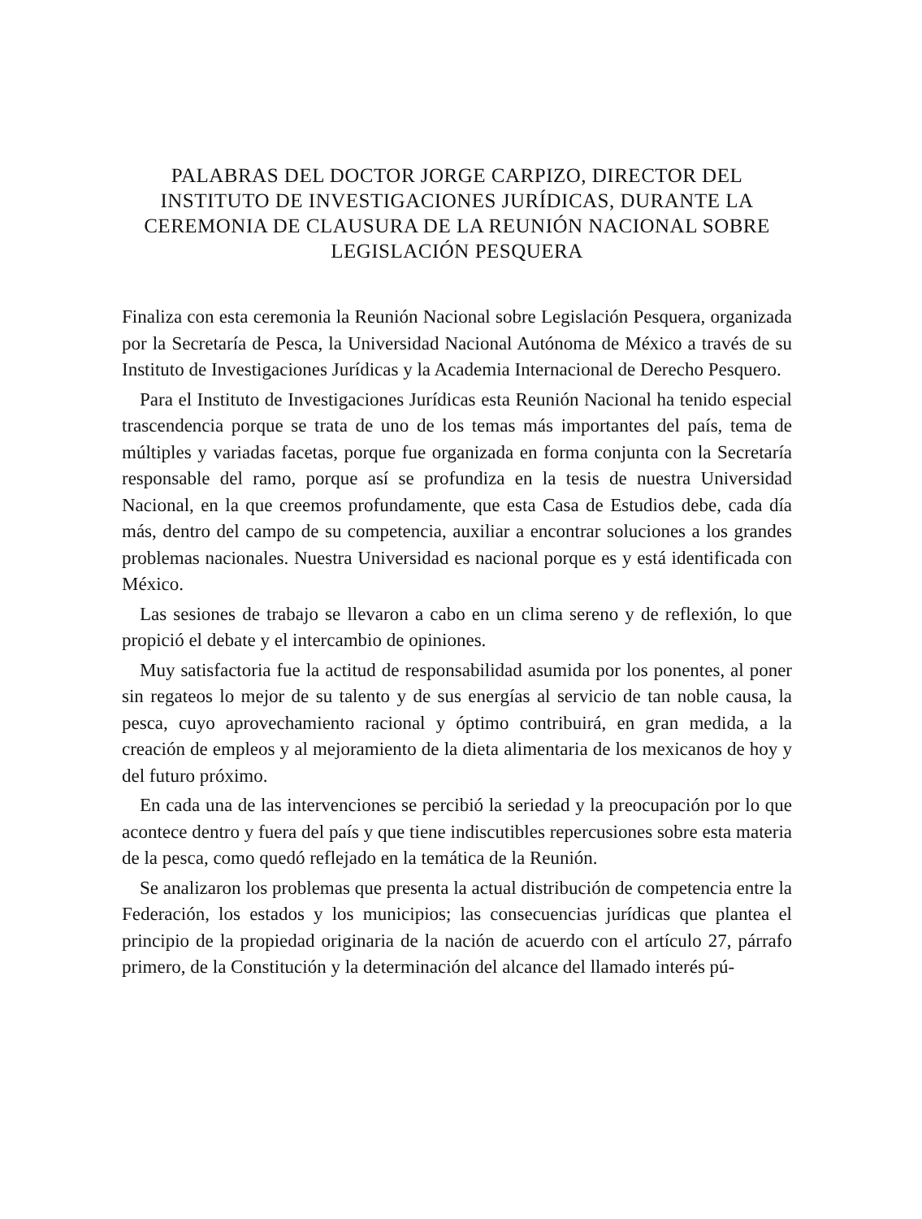PALABRAS DEL DOCTOR JORGE CARPIZO, DIRECTOR DEL INSTITUTO DE INVESTIGACIONES JURÍDICAS, DURANTE LA CEREMONIA DE CLAUSURA DE LA REUNIÓN NACIONAL SOBRE LEGISLACIÓN PESQUERA
Finaliza con esta ceremonia la Reunión Nacional sobre Legislación Pesquera, organizada por la Secretaría de Pesca, la Universidad Nacional Autónoma de México a través de su Instituto de Investigaciones Jurídicas y la Academia Internacional de Derecho Pesquero.
Para el Instituto de Investigaciones Jurídicas esta Reunión Nacional ha tenido especial trascendencia porque se trata de uno de los temas más importantes del país, tema de múltiples y variadas facetas, porque fue organizada en forma conjunta con la Secretaría responsable del ramo, porque así se profundiza en la tesis de nuestra Universidad Nacional, en la que creemos profundamente, que esta Casa de Estudios debe, cada día más, dentro del campo de su competencia, auxiliar a encontrar soluciones a los grandes problemas nacionales. Nuestra Universidad es nacional porque es y está identificada con México.
Las sesiones de trabajo se llevaron a cabo en un clima sereno y de reflexión, lo que propició el debate y el intercambio de opiniones.
Muy satisfactoria fue la actitud de responsabilidad asumida por los ponentes, al poner sin regateos lo mejor de su talento y de sus energías al servicio de tan noble causa, la pesca, cuyo aprovechamiento racional y óptimo contribuirá, en gran medida, a la creación de empleos y al mejoramiento de la dieta alimentaria de los mexicanos de hoy y del futuro próximo.
En cada una de las intervenciones se percibió la seriedad y la preocupación por lo que acontece dentro y fuera del país y que tiene indiscutibles repercusiones sobre esta materia de la pesca, como quedó reflejado en la temática de la Reunión.
Se analizaron los problemas que presenta la actual distribución de competencia entre la Federación, los estados y los municipios; las consecuencias jurídicas que plantea el principio de la propiedad originaria de la nación de acuerdo con el artículo 27, párrafo primero, de la Constitución y la determinación del alcance del llamado interés pú-